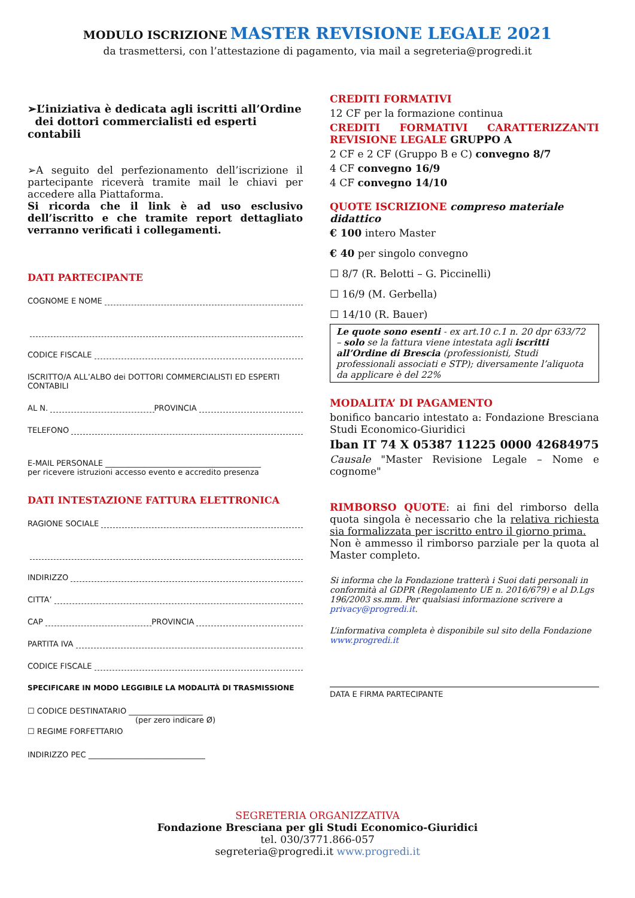MODULO ISCRIZIONE MASTER REVISIONE LEGALE 2021
da trasmettersi, con l’attestazione di pagamento, via mail a segreteria@progredi.it
➢L’iniziativa è dedicata agli iscritti all’Ordine
dei dottori commercialisti ed esperti contabili
➢A seguito del perfezionamento dell’iscrizione il partecipante riceverà tramite mail le chiavi per accedere alla Piattaforma.
Si ricorda che il link è ad uso esclusivo dell’iscritto e che tramite report dettagliato verranno verificati i collegamenti.
DATI PARTECIPANTE
COGNOME E NOME
CODICE FISCALE
ISCRITTO/A ALL’ALBO dei DOTTORI COMMERCIALISTI ED ESPERTI CONTABILI
AL N. PROVINCIA
TELEFONO
E-MAIL PERSONALE ________________________________________
per ricevere istruzioni accesso evento e accredito presenza
DATI INTESTAZIONE FATTURA ELETTRONICA
RAGIONE SOCIALE
INDIRIZZO
CITTA’
CAP PROVINCIA
PARTITA IVA
CODICE FISCALE
SPECIFICARE IN MODO LEGGIBILE LA MODALITÀ DI TRASMISSIONE
☐ CODICE DESTINATARIO ___________________
(per zero indicare Ø)
☐ REGIME FORFETTARIO
INDIRIZZO PEC ______________________________
CREDITI FORMATIVI
12 CF per la formazione continua
CREDITI FORMATIVI CARATTERIZZANTI REVISIONE LEGALE GRUPPO A
2 CF e 2 CF (Gruppo B e C) convegno 8/7
4 CF convegno 16/9
4 CF convegno 14/10
QUOTE ISCRIZIONE compreso materiale didattico
€ 100 intero Master
€ 40 per singolo convegno
☐ 8/7 (R. Belotti – G. Piccinelli)
☐ 16/9 (M. Gerbella)
☐ 14/10 (R. Bauer)
Le quote sono esenti - ex art.10 c.1 n. 20 dpr 633/72 – solo se la fattura viene intestata agli iscritti all’Ordine di Brescia (professionisti, Studi professionali associati e STP); diversamente l’aliquota da applicare è del 22%
MODALITA’ DI PAGAMENTO
bonifico bancario intestato a: Fondazione Bresciana Studi Economico-Giuridici
Iban IT 74 X 05387 11225 0000 42684975
Causale "Master Revisione Legale – Nome e cognome"
RIMBORSO QUOTE: ai fini del rimborso della quota singola è necessario che la relativa richiesta sia formalizzata per iscritto entro il giorno prima.
Non è ammesso il rimborso parziale per la quota al Master completo.
Si informa che la Fondazione tratterà i Suoi dati personali in conformità al GDPR (Regolamento UE n. 2016/679) e al D.Lgs 196/2003 ss.mm. Per qualsiasi informazione scrivere a privacy@progredi.it.
L’informativa completa è disponibile sul sito della Fondazione www.progredi.it
DATA E FIRMA PARTECIPANTE
SEGRETERIA ORGANIZZATIVA
Fondazione Bresciana per gli Studi Economico-Giuridici
tel. 030/3771.866-057
segreteria@progredi.it www.progredi.it